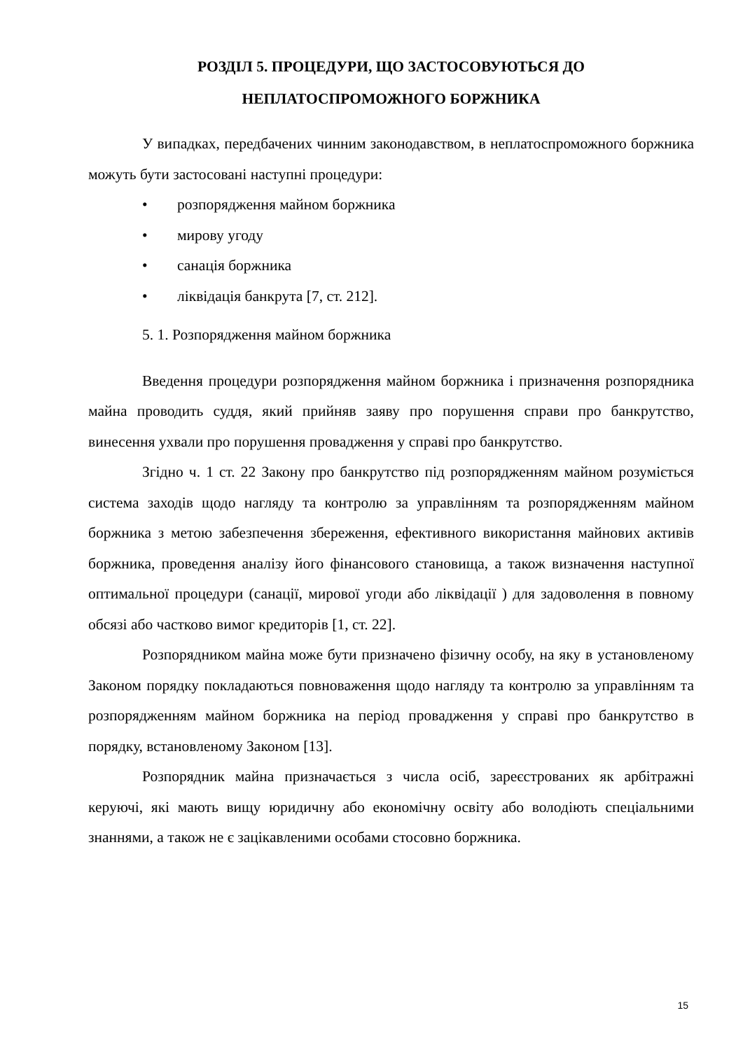РОЗДІЛ 5. ПРОЦЕДУРИ, ЩО ЗАСТОСОВУЮТЬСЯ ДО
НЕПЛАТОСПРОМОЖНОГО БОРЖНИКА
У випадках, передбачених чинним законодавством, в неплатоспроможного боржника можуть бути застосовані наступні процедури:
• розпорядження майном боржника
• мирову угоду
• санація боржника
• ліквідація банкрута [7, ст. 212].
5. 1. Розпорядження майном боржника
Введення процедури розпорядження майном боржника і призначення розпорядника майна проводить суддя, який прийняв заяву про порушення справи про банкрутство, винесення ухвали про порушення провадження у справі про банкрутство.
Згідно ч. 1 ст. 22 Закону про банкрутство під розпорядженням майном розуміється система заходів щодо нагляду та контролю за управлінням та розпорядженням майном боржника з метою забезпечення збереження, ефективного використання майнових активів боржника, проведення аналізу його фінансового становища, а також визначення наступної оптимальної процедури (санації, мирової угоди або ліквідації ) для задоволення в повному обсязі або частково вимог кредиторів [1, ст. 22].
Розпорядником майна може бути призначено фізичну особу, на яку в установленому Законом порядку покладаються повноваження щодо нагляду та контролю за управлінням та розпорядженням майном боржника на період провадження у справі про банкрутство в порядку, встановленому Законом [13].
Розпорядник майна призначається з числа осіб, зареєстрованих як арбітражні керуючі, які мають вищу юридичну або економічну освіту або володіють спеціальними знаннями, а також не є зацікавленими особами стосовно боржника.
15